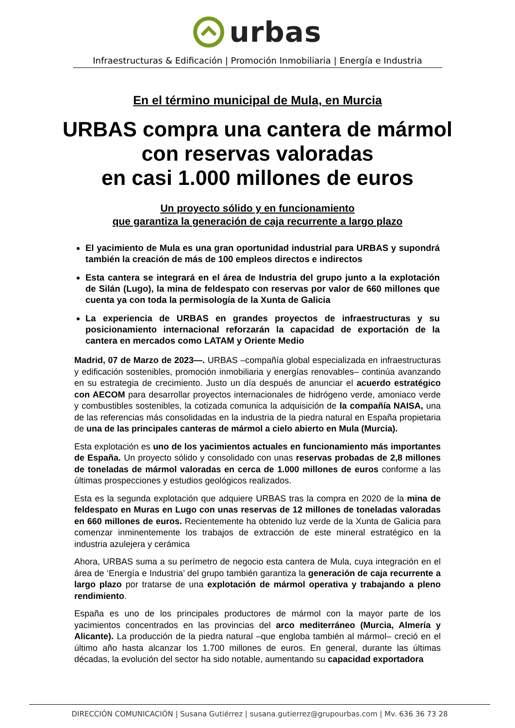urbas
Infraestructuras & Edificación | Promoción Inmobiliaria | Energía e Industria
En el término municipal de Mula, en Murcia
URBAS compra una cantera de mármol
con reservas valoradas
en casi 1.000 millones de euros
Un proyecto sólido y en funcionamiento
que garantiza la generación de caja recurrente a largo plazo
El yacimiento de Mula es una gran oportunidad industrial para URBAS y supondrá también la creación de más de 100 empleos directos e indirectos
Esta cantera se integrará en el área de Industria del grupo junto a la explotación de Silán (Lugo), la mina de feldespato con reservas por valor de 660 millones que cuenta ya con toda la permisología de la Xunta de Galicia
La experiencia de URBAS en grandes proyectos de infraestructuras y su posicionamiento internacional reforzarán la capacidad de exportación de la cantera en mercados como LATAM y Oriente Medio
Madrid, 07 de Marzo de 2023—. URBAS –compañía global especializada en infraestructuras y edificación sostenibles, promoción inmobiliaria y energías renovables– continúa avanzando en su estrategia de crecimiento. Justo un día después de anunciar el acuerdo estratégico con AECOM para desarrollar proyectos internacionales de hidrógeno verde, amoniaco verde y combustibles sostenibles, la cotizada comunica la adquisición de la compañía NAISA, una de las referencias más consolidadas en la industria de la piedra natural en España propietaria de una de las principales canteras de mármol a cielo abierto en Mula (Murcia).
Esta explotación es uno de los yacimientos actuales en funcionamiento más importantes de España. Un proyecto sólido y consolidado con unas reservas probadas de 2,8 millones de toneladas de mármol valoradas en cerca de 1.000 millones de euros conforme a las últimas prospecciones y estudios geológicos realizados.
Esta es la segunda explotación que adquiere URBAS tras la compra en 2020 de la mina de feldespato en Muras en Lugo con unas reservas de 12 millones de toneladas valoradas en 660 millones de euros. Recientemente ha obtenido luz verde de la Xunta de Galicia para comenzar inminentemente los trabajos de extracción de este mineral estratégico en la industria azulejera y cerámica
Ahora, URBAS suma a su perímetro de negocio esta cantera de Mula, cuya integración en el área de ‘Energía e Industria’ del grupo también garantiza la generación de caja recurrente a largo plazo por tratarse de una explotación de mármol operativa y trabajando a pleno rendimiento.
España es uno de los principales productores de mármol con la mayor parte de los yacimientos concentrados en las provincias del arco mediterráneo (Murcia, Almería y Alicante). La producción de la piedra natural –que engloba también al mármol– creció en el último año hasta alcanzar los 1.700 millones de euros. En general, durante las últimas décadas, la evolución del sector ha sido notable, aumentando su capacidad exportadora
DIRECCIÓN COMUNICACIÓN | Susana Gutiérrez | susana.gutierrez@grupourbas.com | Mv. 636 36 73 28